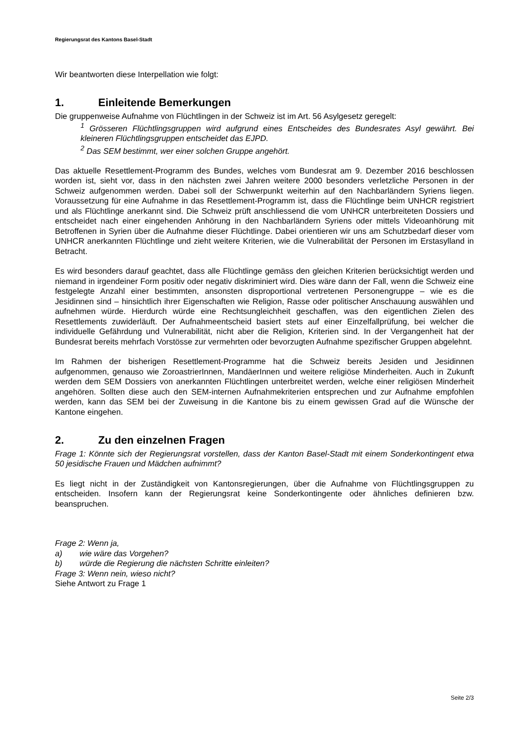Regierungsrat des Kantons Basel-Stadt
Wir beantworten diese Interpellation wie folgt:
1. Einleitende Bemerkungen
Die gruppenweise Aufnahme von Flüchtlingen in der Schweiz ist im Art. 56 Asylgesetz geregelt:
<sup>1</sup> Grösseren Flüchtlingsgruppen wird aufgrund eines Entscheides des Bundesrates Asyl gewährt. Bei kleineren Flüchtlingsgruppen entscheidet das EJPD.
<sup>2</sup> Das SEM bestimmt, wer einer solchen Gruppe angehört.
Das aktuelle Resettlement-Programm des Bundes, welches vom Bundesrat am 9. Dezember 2016 beschlossen worden ist, sieht vor, dass in den nächsten zwei Jahren weitere 2000 besonders verletzliche Personen in der Schweiz aufgenommen werden. Dabei soll der Schwerpunkt weiterhin auf den Nachbarländern Syriens liegen. Voraussetzung für eine Aufnahme in das Resettlement-Programm ist, dass die Flüchtlinge beim UNHCR registriert und als Flüchtlinge anerkannt sind. Die Schweiz prüft anschliessend die vom UNHCR unterbreiteten Dossiers und entscheidet nach einer eingehenden Anhörung in den Nachbarländern Syriens oder mittels Videoanhörung mit Betroffenen in Syrien über die Aufnahme dieser Flüchtlinge. Dabei orientieren wir uns am Schutzbedarf dieser vom UNHCR anerkannten Flüchtlinge und zieht weitere Kriterien, wie die Vulnerabilität der Personen im Erstasylland in Betracht.
Es wird besonders darauf geachtet, dass alle Flüchtlinge gemäss den gleichen Kriterien berücksichtigt werden und niemand in irgendeiner Form positiv oder negativ diskriminiert wird. Dies wäre dann der Fall, wenn die Schweiz eine festgelegte Anzahl einer bestimmten, ansonsten disproportional vertretenen Personengruppe – wie es die Jesidinnen sind – hinsichtlich ihrer Eigenschaften wie Religion, Rasse oder politischer Anschauung auswählen und aufnehmen würde. Hierdurch würde eine Rechtsungleichheit geschaffen, was den eigentlichen Zielen des Resettlements zuwiderläuft. Der Aufnahmeentscheid basiert stets auf einer Einzelfallprüfung, bei welcher die individuelle Gefährdung und Vulnerabilität, nicht aber die Religion, Kriterien sind. In der Vergangenheit hat der Bundesrat bereits mehrfach Vorstösse zur vermehrten oder bevorzugten Aufnahme spezifischer Gruppen abgelehnt.
Im Rahmen der bisherigen Resettlement-Programme hat die Schweiz bereits Jesiden und Jesidinnen aufgenommen, genauso wie ZoroastrierInnen, MandäerInnen und weitere religiöse Minderheiten. Auch in Zukunft werden dem SEM Dossiers von anerkannten Flüchtlingen unterbreitet werden, welche einer religiösen Minderheit angehören. Sollten diese auch den SEM-internen Aufnahmekriterien entsprechen und zur Aufnahme empfohlen werden, kann das SEM bei der Zuweisung in die Kantone bis zu einem gewissen Grad auf die Wünsche der Kantone eingehen.
2. Zu den einzelnen Fragen
Frage 1: Könnte sich der Regierungsrat vorstellen, dass der Kanton Basel-Stadt mit einem Sonderkontingent etwa 50 jesidische Frauen und Mädchen aufnimmt?
Es liegt nicht in der Zuständigkeit von Kantonsregierungen, über die Aufnahme von Flüchtlingsgruppen zu entscheiden. Insofern kann der Regierungsrat keine Sonderkontingente oder ähnliches definieren bzw. beanspruchen.
Frage 2: Wenn ja,
a) wie wäre das Vorgehen?
b) würde die Regierung die nächsten Schritte einleiten?
Frage 3: Wenn nein, wieso nicht?
Siehe Antwort zu Frage 1
Seite 2/3